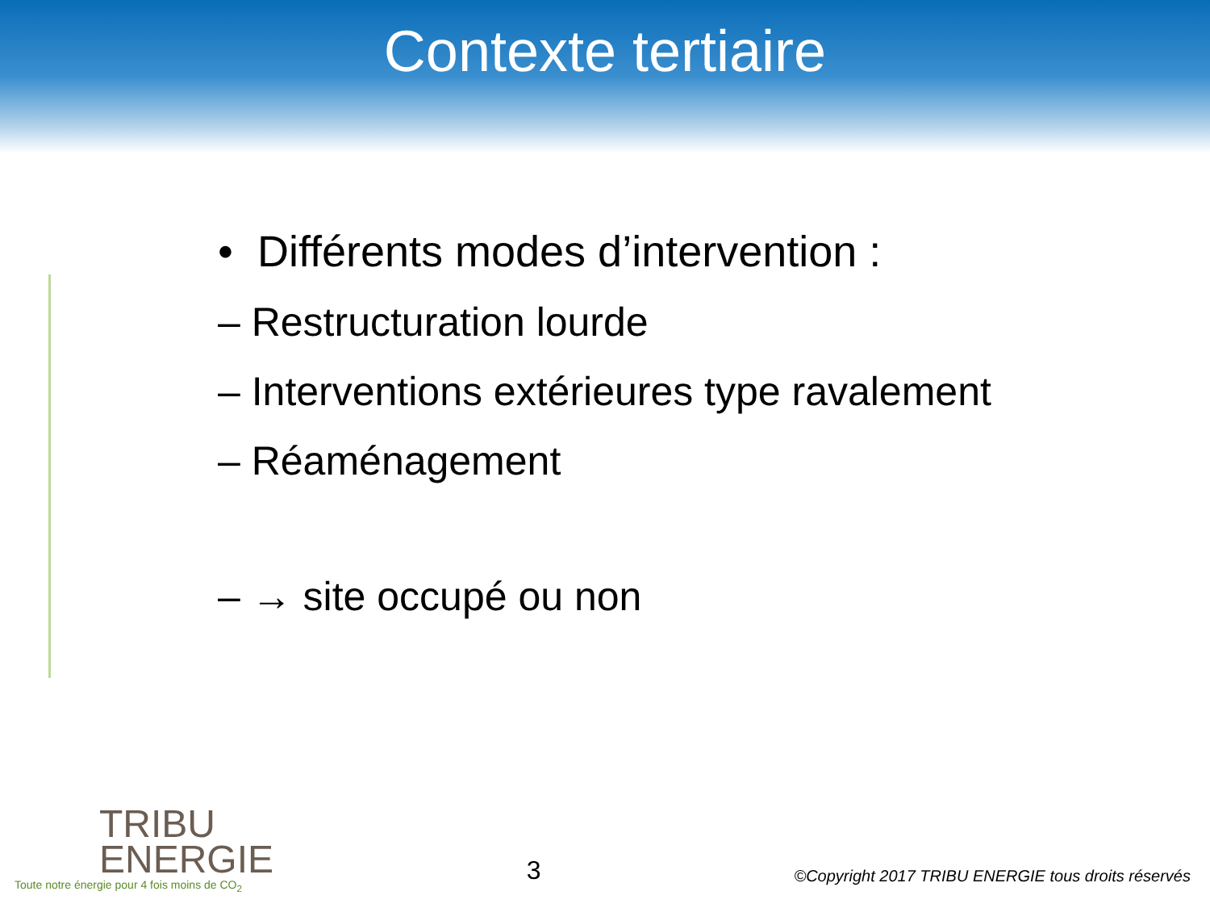Contexte tertiaire
• Différents modes d’intervention :
– Restructuration lourde
– Interventions extérieures type ravalement
– Réaménagement
– → site occupé ou non
TRIBU
ENERGIE
Toute notre énergie pour 4 fois moins de CO<sub>2</sub>
3
©Copyright 2017 TRIBU ENERGIE tous droits réservés